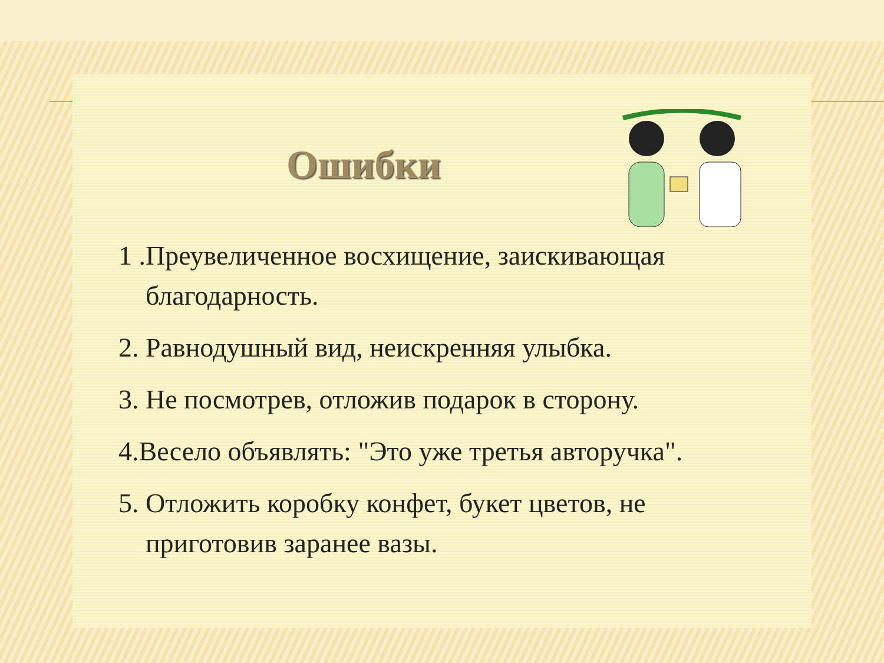Ошибки
1 .Преувеличенное восхищение, заискивающая благодарность.
2. Равнодушный вид, неискренняя улыбка.
3. Не посмотрев, отложив подарок в сторону.
4.Весело объявлять: "Это уже третья авторучка".
5. Отложить коробку конфет, букет цветов, не приготовив заранее вазы.